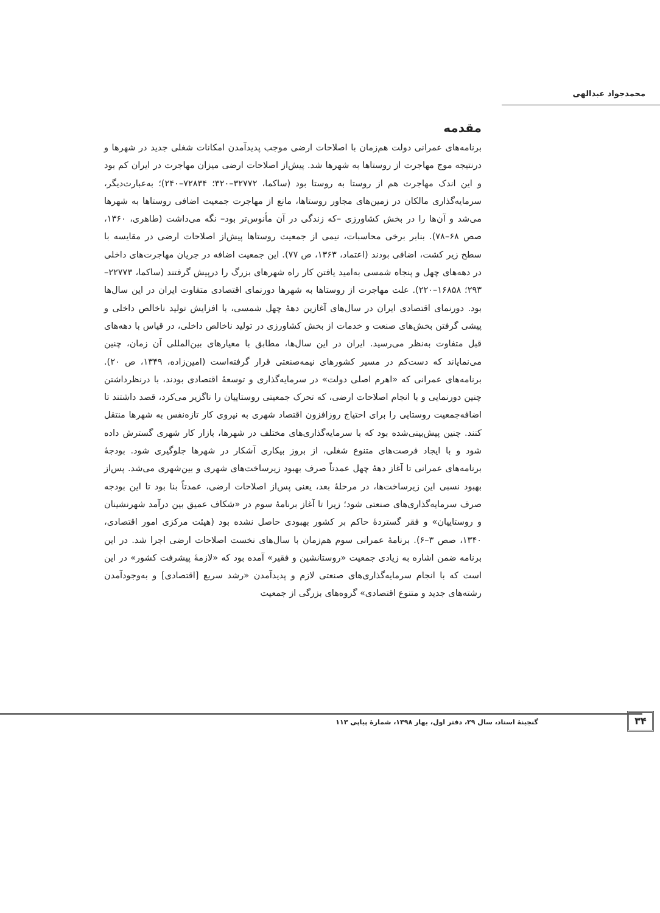محمدجواد عبدالهی
مقدمه
برنامه‌های عمرانی دولت هم‌زمان با اصلاحات ارضی موجب پدیدآمدن امکانات شغلی جدید در شهرها و درنتیجه موج مهاجرت از روستاها به شهرها شد. پیش‌از اصلاحات ارضی میزان مهاجرت در ایران کم بود و این اندک مهاجرت هم از روستا به روستا بود (ساکما، ۳۲۷۷۲–۳۲۰؛ ۷۲۸۳۴–۲۴۰)؛ به‌عبارت‌دیگر، سرمایه‌گذاری مالکان در زمین‌های مجاور روستاها، مانع از مهاجرت جمعیت اضافی روستاها به شهرها می‌شد و آن‌ها را در بخش کشاورزی –که زندگی در آن مأنوس‌تر بود– نگه می‌داشت (طاهری، ۱۳۶۰، صص ۶۸–۷۸). بنابر برخی محاسبات، نیمی از جمعیت روستاها پیش‌از اصلاحات ارضی در مقایسه با سطح زیر کشت، اضافی بودند (اعتماد، ۱۳۶۳، ص ۷۷). این جمعیت اضافه در جریان مهاجرت‌های داخلی در دهه‌های چهل و پنجاه شمسی به‌امید یافتن کار راه شهرهای بزرگ را درپیش گرفتند (ساکما، ۲۲۷۷۳–۲۹۳؛ ۱۶۸۵۸–۲۲۰). علت مهاجرت از روستاها به شهرها دورنمای اقتصادی متفاوت ایران در این سال‌ها بود. دورنمای اقتصادی ایران در سال‌های آغازین دهۀ چهل شمسی، با افزایش تولید ناخالص داخلی و پیشی گرفتن بخش‌های صنعت و خدمات از بخش کشاورزی در تولید ناخالص داخلی، در قیاس با دهه‌های قبل متفاوت به‌نظر می‌رسید. ایران در این سال‌ها، مطابق با معیارهای بین‌المللی آن زمان، چنین می‌نمایاند که دست‌کم در مسیر کشورهای نیمه‌صنعتی قرار گرفته‌است (امین‌زاده، ۱۳۴۹، ص ۲۰). برنامه‌های عمرانی که «اهرم اصلی دولت» در سرمایه‌گذاری و توسعۀ اقتصادی بودند، با درنظرداشتن چنین دورنمایی و با انجام اصلاحات ارضی، که تحرک جمعیتی روستاییان را ناگزیر می‌کرد، قصد داشتند تا اضافه‌جمعیت روستایی را برای احتیاج روزافزون اقتصاد شهری به نیروی کار تازه‌نفس به شهرها منتقل کنند. چنین پیش‌بینی‌شده بود که با سرمایه‌گذاری‌های مختلف در شهرها، بازار کار شهری گسترش داده شود و با ایجاد فرصت‌های متنوع شغلی، از بروز بیکاری آشکار در شهرها جلوگیری شود. بودجۀ برنامه‌های عمرانی تا آغاز دهۀ چهل عمدتاً صرف بهبود زیرساخت‌های شهری و بین‌شهری می‌شد. پس‌از بهبود نسبی این زیرساخت‌ها، در مرحلۀ بعد، یعنی پس‌از اصلاحات ارضی، عمدتاً بنا بود تا این بودجه صرف سرمایه‌گذاری‌های صنعتی شود؛ زیرا تا آغاز برنامۀ سوم در «شکاف عمیق بین درآمد شهرنشینان و روستاییان» و فقر گستردۀ حاکم بر کشور بهبودی حاصل نشده بود (هیئت مرکزی امور اقتصادی، ۱۳۴۰، صص ۳–۶). برنامۀ عمرانی سوم هم‌زمان با سال‌های نخست اصلاحات ارضی اجرا شد. در این برنامه ضمن اشاره به زیادی جمعیت «روستانشین و فقیر» آمده بود که «لازمۀ پیشرفت کشور» در این است که با انجام سرمایه‌گذاری‌های صنعتی لازم و پدیدآمدن «رشد سریع [اقتصادی] و به‌وجودآمدن رشته‌های جدید و متنوع اقتصادی» گروه‌های بزرگی از جمعیت
۳۴
گنجینۀ اسناد، سال ۲۹، دفتر اول، بهار ۱۳۹۸، شمارۀ پیاپی ۱۱۳